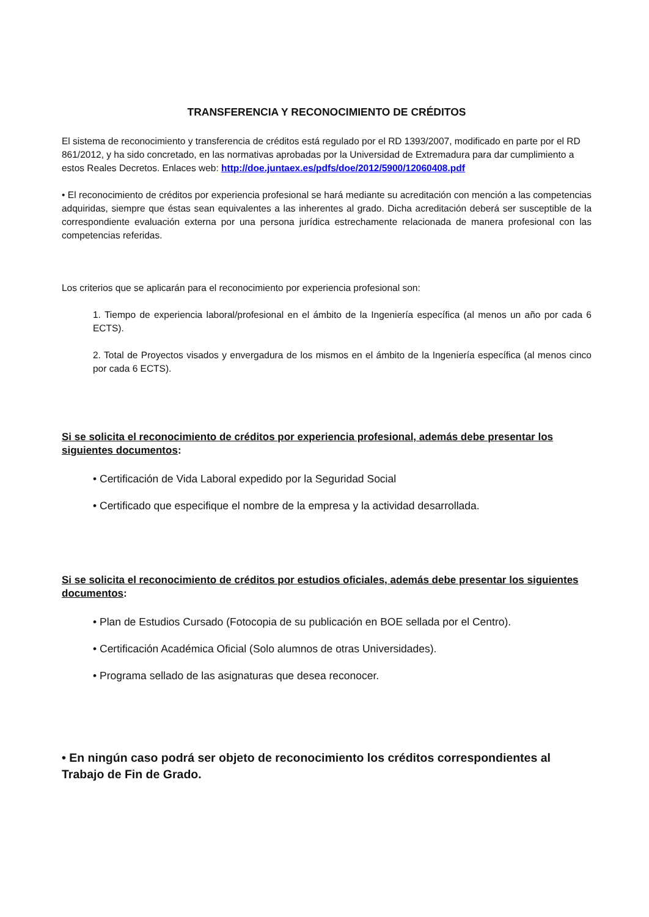TRANSFERENCIA Y RECONOCIMIENTO DE CRÉDITOS
El sistema de reconocimiento y transferencia de créditos está regulado por el RD 1393/2007, modificado en parte por el RD 861/2012, y ha sido concretado, en las normativas aprobadas por la Universidad de Extremadura para dar cumplimiento a estos Reales Decretos. Enlaces web: http://doe.juntaex.es/pdfs/doe/2012/5900/12060408.pdf
• El reconocimiento de créditos por experiencia profesional se hará mediante su acreditación con mención a las competencias adquiridas, siempre que éstas sean equivalentes a las inherentes al grado. Dicha acreditación deberá ser susceptible de la correspondiente evaluación externa por una persona jurídica estrechamente relacionada de manera profesional con las competencias referidas.
Los criterios que se aplicarán para el reconocimiento por experiencia profesional son:
1. Tiempo de experiencia laboral/profesional en el ámbito de la Ingeniería específica (al menos un año por cada 6 ECTS).
2. Total de Proyectos visados y envergadura de los mismos en el ámbito de la Ingeniería específica (al menos cinco por cada 6 ECTS).
Si se solicita el reconocimiento de créditos por experiencia profesional, además debe presentar los siguientes documentos:
• Certificación de Vida Laboral expedido por la Seguridad Social
• Certificado que especifique el nombre de la empresa y la actividad desarrollada.
Si se solicita el reconocimiento de créditos por estudios oficiales, además debe presentar los siguientes documentos:
• Plan de Estudios Cursado (Fotocopia de su publicación en BOE sellada por el Centro).
• Certificación Académica Oficial (Solo alumnos de otras Universidades).
• Programa sellado de las asignaturas que desea reconocer.
• En ningún caso podrá ser objeto de reconocimiento los créditos correspondientes al Trabajo de Fin de Grado.